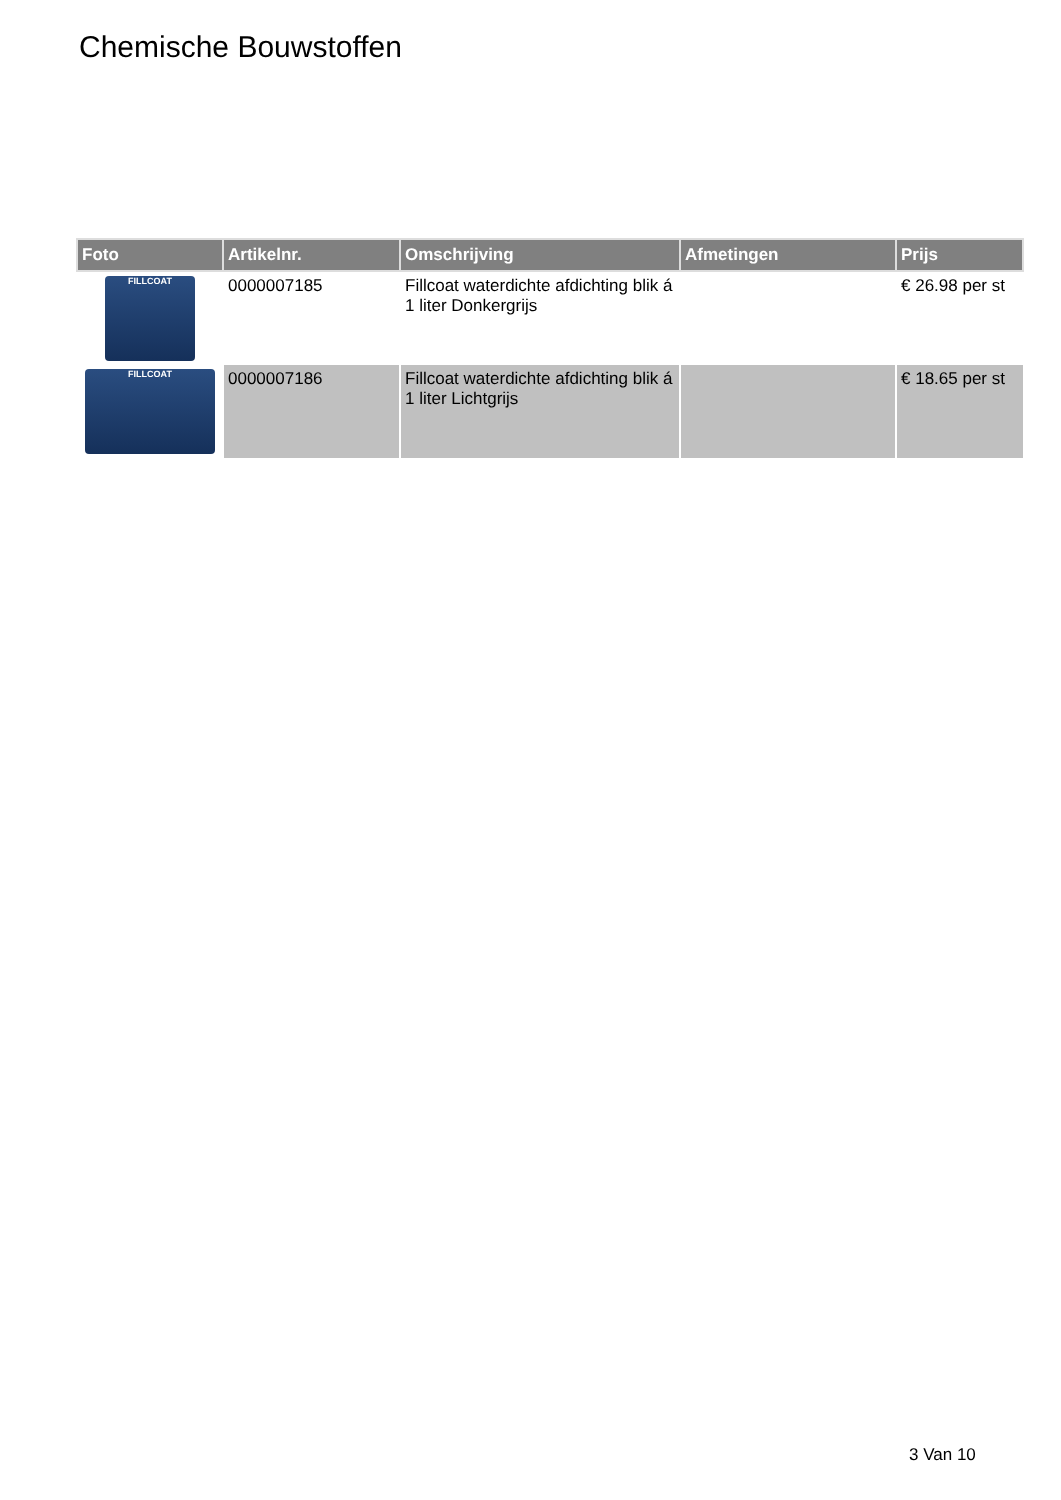Chemische Bouwstoffen
| Foto | Artikelnr. | Omschrijving | Afmetingen | Prijs |
| --- | --- | --- | --- | --- |
| FILLCOAT | 0000007185 | Fillcoat waterdichte afdichting blik á 1 liter Donkergrijs | | € 26.98 per st |
| FILLCOAT | 0000007186 | Fillcoat waterdichte afdichting blik á 1 liter Lichtgrijs | | € 18.65 per st |
3 Van 10